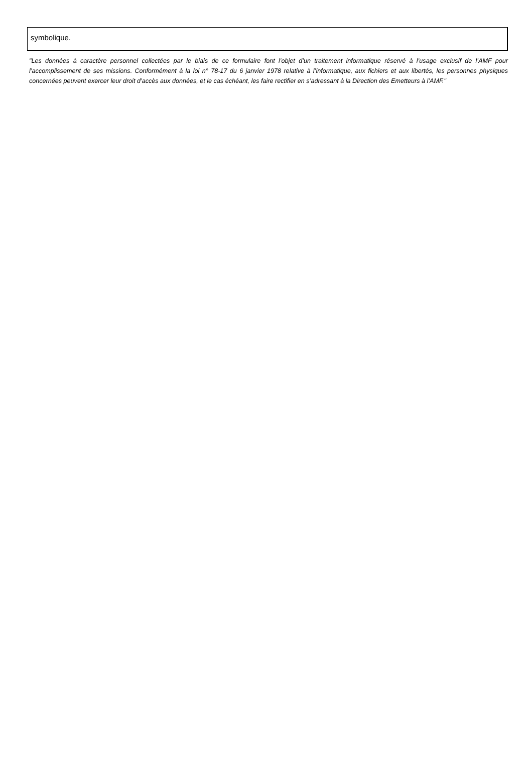symbolique.
"Les données à caractère personnel collectées par le biais de ce formulaire font l’objet d’un traitement informatique réservé à l’usage exclusif de l’AMF pour l’accomplissement de ses missions. Conformément à la loi n° 78-17 du 6 janvier 1978 relative à l’informatique, aux fichiers et aux libertés, les personnes physiques concernées peuvent exercer leur droit d’accès aux données, et le cas échéant, les faire rectifier en s’adressant à la Direction des Emetteurs à l’AMF."